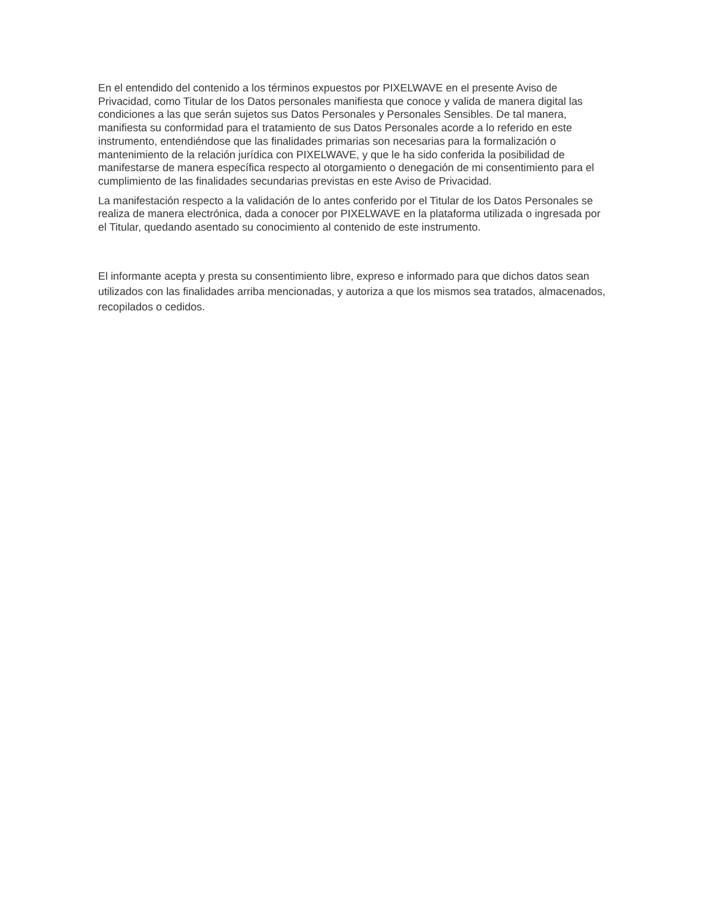En el entendido del contenido a los términos expuestos por PIXELWAVE en el presente Aviso de Privacidad, como Titular de los Datos personales manifiesta que conoce y valida de manera digital las condiciones a las que serán sujetos sus Datos Personales y Personales Sensibles. De tal manera, manifiesta su conformidad para el tratamiento de sus Datos Personales acorde a lo referido en este instrumento, entendiéndose que las finalidades primarias son necesarias para la formalización o mantenimiento de la relación jurídica con PIXELWAVE, y que le ha sido conferida la posibilidad de manifestarse de manera específica respecto al otorgamiento o denegación de mi consentimiento para el cumplimiento de las finalidades secundarias previstas en este Aviso de Privacidad.
La manifestación respecto a la validación de lo antes conferido por el Titular de los Datos Personales se realiza de manera electrónica, dada a conocer por PIXELWAVE en la plataforma utilizada o ingresada por el Titular, quedando asentado su conocimiento al contenido de este instrumento.
El informante acepta y presta su consentimiento libre, expreso e informado para que dichos datos sean utilizados con las finalidades arriba mencionadas, y autoriza a que los mismos sea tratados, almacenados, recopilados o cedidos.